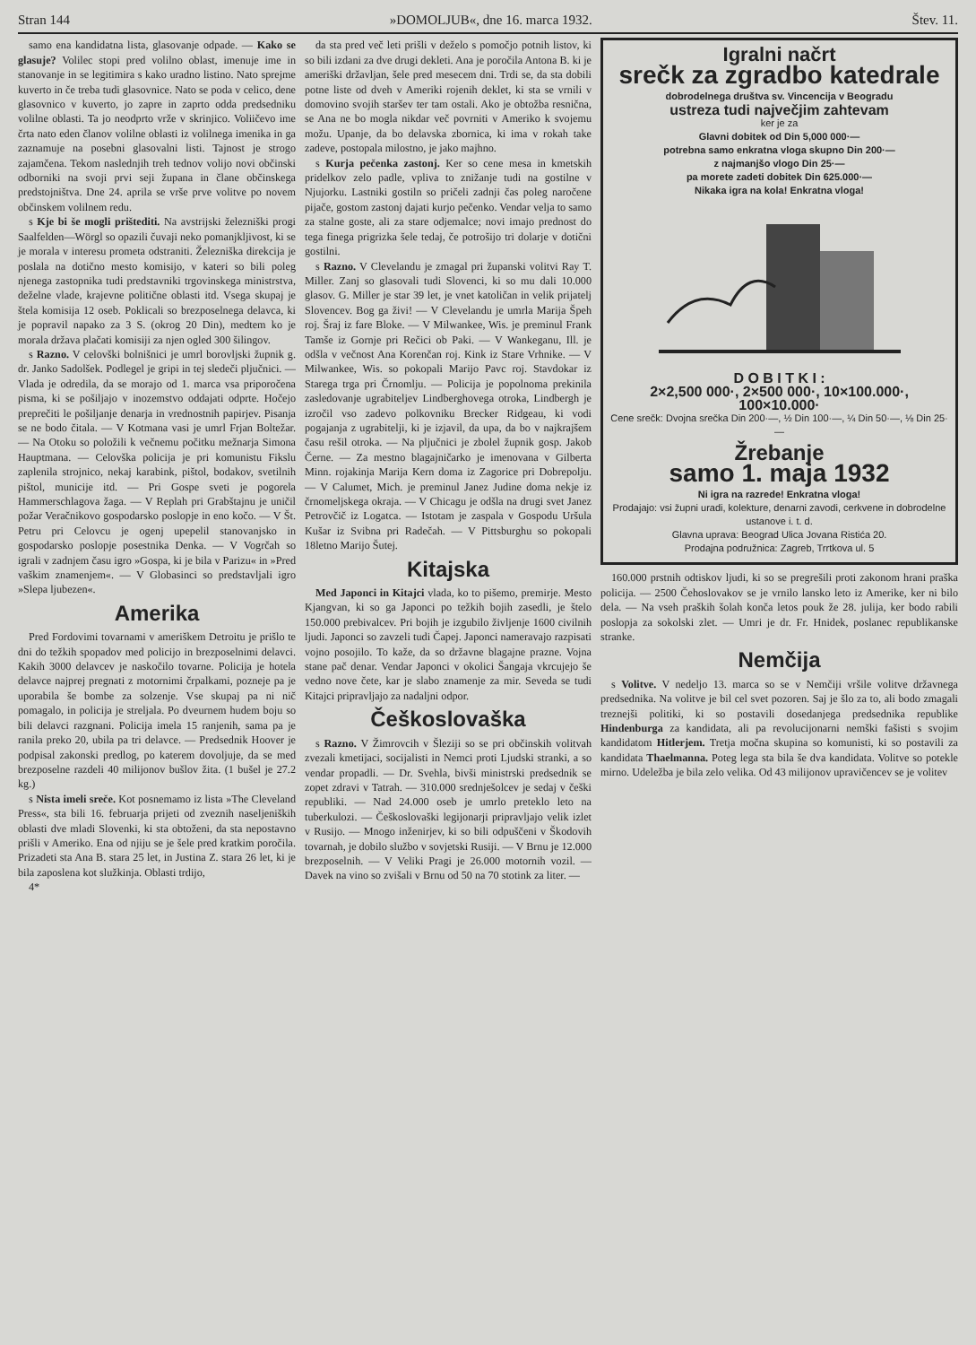Stran 144 »DOMOLJUB«, dne 16. marca 1932. Štev. 11.
samo ena kandidatna lista, glasovanje odpade. — Kako se glasuje? Volilec stopi pred volilno oblast, imenuje ime in stanovanje in se legitimira s kako uradno listino. Nato sprejme kuverto in če treba tudi glasovnice. Nato se poda v celico, dene glasovnico v kuverto, jo zapre in zaprto odda predsedniku volilne oblasti. Ta jo neodprto vrže v skrinjico. Voliičevo ime črta nato eden članov volilne oblasti iz volilnega imenika in ga zaznamuje na posebni glasovalni listi. Tajnost je strogo zajamčena. Tekom naslednjih treh tednov volijo novi občinski odborniki na svoji prvi seji župana in člane občinskega predstojništva. Dne 24. aprila se vrše prve volitve po novem občinskem volilnem redu.
s Kje bi še mogli prištediti. Na avstrijski železniški progi Saalfelden—Wörgl so opazili čuvaji neko pomanjkljivost, ki se je morala v interesu prometa odstraniti. Železniška direkcija je poslala na dotično mesto komisijo, v kateri so bili poleg njenega zastopnika tudi predstavniki trgovinskega ministrstva, deželne vlade, krajevne politične oblasti itd. Vsega skupaj je štela komisija 12 oseb. Poklicali so brezposelnega delavca, ki je popravil napako za 3 S. (okrog 20 Din), medtem ko je morala država plačati komisiji za njen ogled 300 šilingov.
s Razno. V celovški bolnišnici je umrl borovljski župnik g. dr. Janko Sadolšek. Podlegel je gripi in tej sledeči pljučnici. — Vlada je odredila, da se morajo od 1. marca vsa priporočena pisma, ki se pošiljajo v inozemstvo oddajati odprte. Hočejo preprečiti le pošiljanje denarja in vrednostnih papirjev. Pisanja se ne bodo čitala. — V Kotmana vasi je umrl Frjan Boltežar. — Na Otoku so položili k večnemu počitku mežnarja Simona Hauptmana. — Celovška policija je pri komunistu Fikslu zaplenila strojnico, nekaj karabink, pištol, bodakov, svetilnih pištol, municije itd. — Pri Gospe sveti je pogorela Hammerschlagova žaga. — V Replah pri Grabštajnu je uničil požar Veračnikovo gospodarsko poslopje in eno kočo. — V Št. Petru pri Celovcu je ogenj upepelil stanovanjsko in gospodarsko poslopje posestnika Denka. — V Vogrčah so igrali v zadnjem času igro »Gospa, ki je bila v Parizu« in »Pred vaškim znamenjem«. — V Globasinci so predstavljali igro »Slepa ljubezen«.
Amerika
Pred Fordovimi tovarnami v ameriškem Detroitu je prišlo te dni do težkih spopadov med policijo in brezposelnimi delavci. Kakih 3000 delavcev je naskočilo tovarne. Policija je hotela delavce najprej pregnati z motornimi črpalkami, pozneje pa je uporabila še bombe za solzenje. Vse skupaj pa ni nič pomagalo, in policija je streljala. Po dveurnem hudem boju so bili delavci razgnani. Policija imela 15 ranjenih, sama pa je ranila preko 20, ubila pa tri delavce. — Predsednik Hoover je podpisal zakonski predlog, po katerem dovoljuje, da se med brezposelne razdeli 40 milijonov bušlov žita. (1 bušel je 27.2 kg.)
s Nista imeli sreče. Kot posnemamo iz lista »The Cleveland Press«, sta bili 16. februarja prijeti od zveznih naseljeniških oblasti dve mladi Slovenki, ki sta obtoženi, da sta nepostavno prišli v Ameriko. Ena od njiju se je šele pred kratkim poročila. Prizadeti sta Ana B. stara 25 let, in Justina Z. stara 26 let, ki je bila zaposlena kot služkinja. Oblasti trdijo,
4*
da sta pred več leti prišli v deželo s pomočjo potnih listov, ki so bili izdani za dve drugi dekleti. Ana je poročila Antona B. ki je ameriški državljan, šele pred mesecem dni. Trdi se, da sta dobili potne liste od dveh v Ameriki rojenih deklet, ki sta se vrnili v domovino svojih staršev ter tam ostali. Ako je obtožba resnična, se Ana ne bo mogla nikdar več povrniti v Ameriko k svojemu možu. Upanje, da bo delavska zbornica, ki ima v rokah take zadeve, postopala milostno, je jako majhno.
s Kurja pečenka zastonj. Ker so cene mesa in kmetskih pridelkov zelo padle, vpliva to znižanje tudi na gostilne v Njujorku. Lastniki gostiln so pričeli zadnji čas poleg naročene pijače, gostom zastonj dajati kurjo pečenko. Vendar velja to samo za stalne goste, ali za stare odjemalce; novi imajo prednost do tega finega prigrizka šele tedaj, če potrošijo tri dolarje v dotični gostilni.
s Razno. V Clevelandu je zmagal pri županski volitvi Ray T. Miller. Zanj so glasovali tudi Slovenci, ki so mu dali 10.000 glasov. G. Miller je star 39 let, je vnet katoličan in velik prijatelj Slovencev. Bog ga živi! — V Clevelandu je umrla Marija Špeh roj. Šraj iz fare Bloke. — V Milwankee, Wis. je preminul Frank Tamše iz Gornje pri Rečici ob Paki. — V Wankeganu, Ill. je odšla v večnost Ana Korenčan roj. Kink iz Stare Vrhnike. — V Milwankee, Wis. so pokopali Marijo Pavc roj. Stavdokar iz Starega trga pri Črnomlju. — Policija je popolnoma prekinila zasledovanje ugrabiteljev Lindberghovega otroka, Lindbergh je izročil vso zadevo polkovniku Brecker Ridgeau, ki vodi pogajanja z ugrabitelji, ki je izjavil, da upa, da bo v najkrajšem času rešil otroka. — Na pljučnici je zbolel župnik gosp. Jakob Černe. — Za mestno blagajničarko je imenovana v Gilberta Minn. rojakinja Marija Kern doma iz Zagorice pri Dobrepolju. — V Calumet, Mich. je preminul Janez Judine doma nekje iz črnomeljskega okraja. — V Chicagu je odšla na drugi svet Janez Petrovčič iz Logatca. — Istotam je zaspala v Gospodu Uršula Kušar iz Svibna pri Radečah. — V Pittsburghu so pokopali 18letno Marijo Šutej.
Kitajska
Med Japonci in Kitajci vlada, ko to pišemo, premirje. Mesto Kjangvan, ki so ga Japonci po težkih bojih zasedli, je štelo 150.000 prebivalcev. Pri bojih je izgubilo življenje 1600 civilnih ljudi. Japonci so zavzeli tudi Čapej. Japonci nameravajo razpisati vojno posojilo. To kaže, da so državne blagajne prazne. Vojna stane pač denar. Vendar Japonci v okolici Šangaja vkrcujejo še vedno nove čete, kar je slabo znamenje za mir. Seveda se tudi Kitajci pripravljajo za nadaljni odpor.
Češkoslovaška
s Razno. V Žimrovcih v Šleziji so se pri občinskih volitvah zvezali kmetijaci, socijalisti in Nemci proti Ljudski stranki, a so vendar propadli. — Dr. Svehla, bivši ministrski predsednik se zopet zdravi v Tatrah. — 310.000 srednješolcev je sedaj v češki republiki. — Nad 24.000 oseb je umrlo preteklo leto na tuberkulozi. — Češkoslovaški legijonarji pripravljajo velik izlet v Rusijo. — Mnogo inženirjev, ki so bili odpuščeni v Škodovih tovarnah, je dobilo službo v sovjetski Rusiji. — V Brnu je 12.000 brezposelnih. — V Veliki Pragi je 26.000 motornih vozil. — Davek na vino so zvišali v Brnu od 50 na 70 stotink za liter. —
Igralni načrt
srečk za zgradbo katedrale
dobrodelnega društva sv. Vincencija v Beogradu
ustreza tudi največjim zahtevam
ker je za
Glavni dobitek od Din 5,000 000·—
potrebna samo enkratna vloga skupno Din 200·—
z najmanjšo vlogo Din 25·—
pa morete zadeti dobitek Din 625.000·—
Nikaka igra na kola! Enkratna vloga!
D O B I T K I :
2×2,500 000·, 2×500 000·, 10×100.000·, 100×10.000·
Cene srečk: Dvojna srečka Din 200·—, ½ Din 100·—, ¼ Din 50·—, ⅛ Din 25·—
Žrebanje
samo 1. maja 1932
Ni igra na razrede! Enkratna vloga!
Prodajajo: vsi župni uradi, kolekture, denarni zavodi, cerkvene in dobrodelne ustanove i. t. d.
Glavna uprava: Beograd Ulica Jovana Ristića 20.
Prodajna podružnica: Zagreb, Trrtkova ul. 5
160.000 prstnih odtiskov ljudi, ki so se pregrešili proti zakonom hrani praška policija. — 2500 Čehoslovakov se je vrnilo lansko leto iz Amerike, ker ni bilo dela. — Na vseh praških šolah konča letos pouk že 28. julija, ker bodo rabili poslopja za sokolski zlet. — Umri je dr. Fr. Hnidek, poslanec republikanske stranke.
Nemčija
s Volitve. V nedeljo 13. marca so se v Nemčiji vršile volitve državnega predsednika. Na volitve je bil cel svet pozoren. Saj je šlo za to, ali bodo zmagali treznejši politiki, ki so postavili dosedanjega predsednika republike Hindenburga za kandidata, ali pa revolucijonarni nemški fašisti s svojim kandidatom Hitlerjem. Tretja močna skupina so komunisti, ki so postavili za kandidata Thaelmanna. Poteg lega sta bila še dva kandidata. Volitve so potekle mirno. Udeležba je bila zelo velika. Od 43 milijonov upravičencev se je volitev